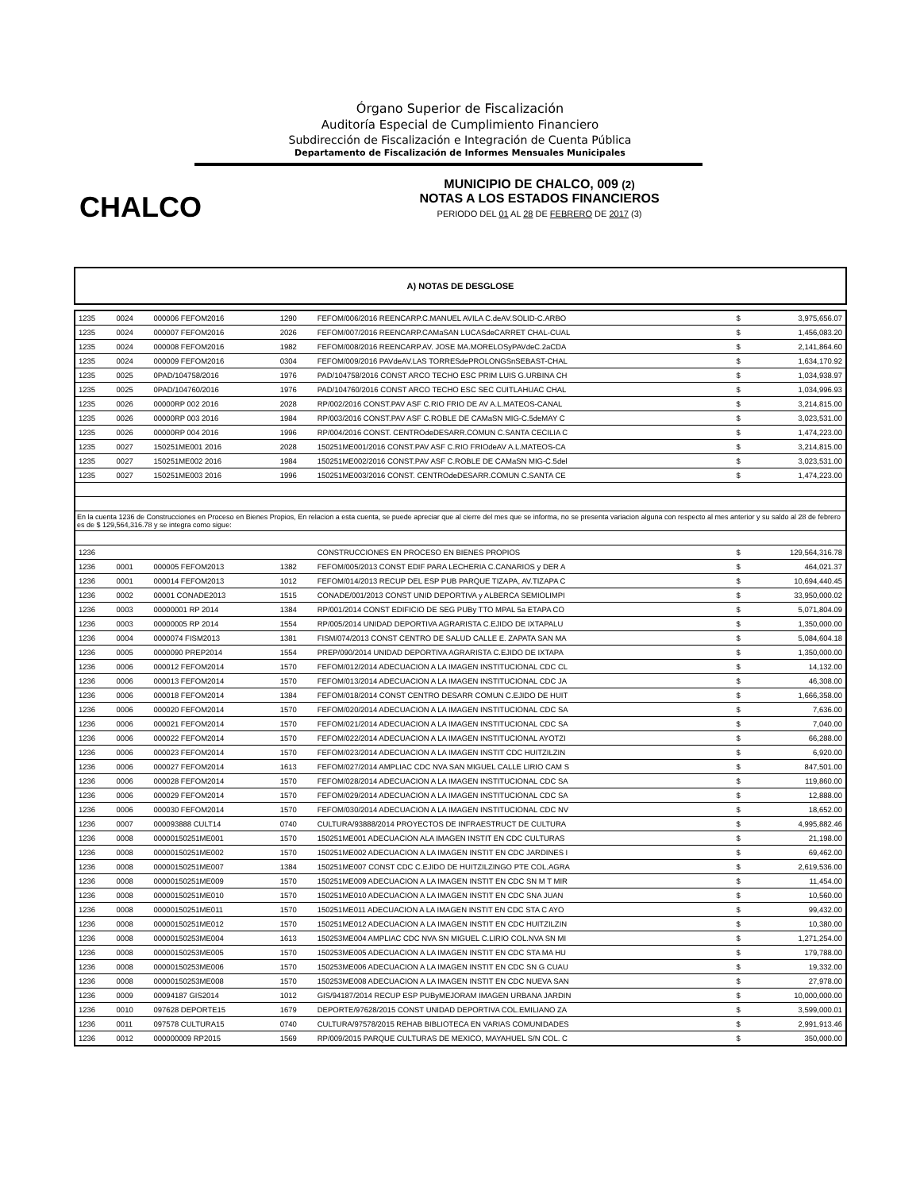Órgano Superior de Fiscalización
Auditoría Especial de Cumplimiento Financiero
Subdirección de Fiscalización e Integración de Cuenta Pública
Departamento de Fiscalización de Informes Mensuales Municipales
CHALCO
MUNICIPIO DE CHALCO, 009 (2)
NOTAS A LOS ESTADOS FINANCIEROS
PERIODO DEL 01 AL 28 DE FEBRERO DE 2017 (3)
A) NOTAS DE DESGLOSE
| 1235 | 0024 | 000006 FEFOM2016 | 1290 | FEFOM/006/2016 REENCARP.C.MANUEL AVILA C.deAV.SOLID-C.ARBO | $ | 3,975,656.07 |
| 1235 | 0024 | 000007 FEFOM2016 | 2026 | FEFOM/007/2016 REENCARP.CAMaSAN LUCASdeCARRET CHAL-CUAL | $ | 1,456,083.20 |
| 1235 | 0024 | 000008 FEFOM2016 | 1982 | FEFOM/008/2016 REENCARP.AV. JOSE MA.MORELOSyPAVdeC.2aCDA | $ | 2,141,864.60 |
| 1235 | 0024 | 000009 FEFOM2016 | 0304 | FEFOM/009/2016 PAVdeAV.LAS TORRESdePROLONGSnSEBAST-CHAL | $ | 1,634,170.92 |
| 1235 | 0025 | 0PAD/104758/2016 | 1976 | PAD/104758/2016 CONST ARCO TECHO ESC PRIM LUIS G.URBINA CH | $ | 1,034,938.97 |
| 1235 | 0025 | 0PAD/104760/2016 | 1976 | PAD/104760/2016 CONST ARCO TECHO ESC SEC CUITLAHUAC CHAL | $ | 1,034,996.93 |
| 1235 | 0026 | 00000RP 002 2016 | 2028 | RP/002/2016 CONST.PAV ASF C.RIO FRIO DE AV A.L.MATEOS-CANAL | $ | 3,214,815.00 |
| 1235 | 0026 | 00000RP 003 2016 | 1984 | RP/003/2016 CONST.PAV ASF C.ROBLE DE CAMaSN MIG-C.5deMAY C | $ | 3,023,531.00 |
| 1235 | 0026 | 00000RP 004 2016 | 1996 | RP/004/2016 CONST. CENTROdeDESARR.COMUN C.SANTA CECILIA C | $ | 1,474,223.00 |
| 1235 | 0027 | 150251ME001 2016 | 2028 | 150251ME001/2016 CONST.PAV ASF C.RIO FRIOdeAV A.L.MATEOS-CA | $ | 3,214,815.00 |
| 1235 | 0027 | 150251ME002 2016 | 1984 | 150251ME002/2016 CONST.PAV ASF C.ROBLE DE CAMaSN MIG-C.5del | $ | 3,023,531.00 |
| 1235 | 0027 | 150251ME003 2016 | 1996 | 150251ME003/2016 CONST. CENTROdeDESARR.COMUN C.SANTA CE | $ | 1,474,223.00 |
| En la cuenta 1236 de Construcciones en Proceso en Bienes Propios, En relacion a esta cuenta, se puede apreciar que al cierre del mes que se informa, no se presenta variacion alguna con respecto al mes anterior y su saldo al 28 de febrero es de $ 129,564,316.78 y se integra como sigue: | | | | | | |
| 1236 | | | | CONSTRUCCIONES EN PROCESO EN BIENES PROPIOS | $ | 129,564,316.78 |
| 1236 | 0001 | 000005 FEFOM2013 | 1382 | FEFOM/005/2013 CONST EDIF PARA LECHERIA C.CANARIOS y DER A | $ | 464,021.37 |
| 1236 | 0001 | 000014 FEFOM2013 | 1012 | FEFOM/014/2013 RECUP DEL ESP PUB PARQUE TIZAPA, AV.TIZAPA C | $ | 10,694,440.45 |
| 1236 | 0002 | 00001 CONADE2013 | 1515 | CONADE/001/2013 CONST UNID DEPORTIVA y ALBERCA SEMIOLIMPI | $ | 33,950,000.02 |
| 1236 | 0003 | 00000001 RP 2014 | 1384 | RP/001/2014 CONST EDIFICIO DE SEG PUBy TTO MPAL 5a ETAPA CO | $ | 5,071,804.09 |
| 1236 | 0003 | 00000005 RP 2014 | 1554 | RP/005/2014 UNIDAD DEPORTIVA AGRARISTA C.EJIDO DE IXTAPALU | $ | 1,350,000.00 |
| 1236 | 0004 | 0000074 FISM2013 | 1381 | FISM/074/2013 CONST CENTRO DE SALUD CALLE E. ZAPATA SAN MA | $ | 5,084,604.18 |
| 1236 | 0005 | 0000090 PREP2014 | 1554 | PREP/090/2014 UNIDAD DEPORTIVA AGRARISTA C.EJIDO DE IXTAPA | $ | 1,350,000.00 |
| 1236 | 0006 | 000012 FEFOM2014 | 1570 | FEFOM/012/2014 ADECUACION A LA IMAGEN INSTITUCIONAL CDC CL | $ | 14,132.00 |
| 1236 | 0006 | 000013 FEFOM2014 | 1570 | FEFOM/013/2014 ADECUACION A LA IMAGEN INSTITUCIONAL CDC JA | $ | 46,308.00 |
| 1236 | 0006 | 000018 FEFOM2014 | 1384 | FEFOM/018/2014 CONST CENTRO DESARR COMUN C.EJIDO DE HUIT | $ | 1,666,358.00 |
| 1236 | 0006 | 000020 FEFOM2014 | 1570 | FEFOM/020/2014 ADECUACION A LA IMAGEN INSTITUCIONAL CDC SA | $ | 7,636.00 |
| 1236 | 0006 | 000021 FEFOM2014 | 1570 | FEFOM/021/2014 ADECUACION A LA IMAGEN INSTITUCIONAL CDC SA | $ | 7,040.00 |
| 1236 | 0006 | 000022 FEFOM2014 | 1570 | FEFOM/022/2014 ADECUACION A LA IMAGEN INSTITUCIONAL AYOTZI | $ | 66,288.00 |
| 1236 | 0006 | 000023 FEFOM2014 | 1570 | FEFOM/023/2014 ADECUACION A LA IMAGEN INSTIT CDC HUITZILZIN | $ | 6,920.00 |
| 1236 | 0006 | 000027 FEFOM2014 | 1613 | FEFOM/027/2014 AMPLIAC CDC NVA SAN MIGUEL CALLE LIRIO CAM S | $ | 847,501.00 |
| 1236 | 0006 | 000028 FEFOM2014 | 1570 | FEFOM/028/2014 ADECUACION A LA IMAGEN INSTITUCIONAL CDC SA | $ | 119,860.00 |
| 1236 | 0006 | 000029 FEFOM2014 | 1570 | FEFOM/029/2014 ADECUACION A LA IMAGEN INSTITUCIONAL CDC SA | $ | 12,888.00 |
| 1236 | 0006 | 000030 FEFOM2014 | 1570 | FEFOM/030/2014 ADECUACION A LA IMAGEN INSTITUCIONAL CDC NV | $ | 18,652.00 |
| 1236 | 0007 | 000093888 CULT14 | 0740 | CULTURA/93888/2014 PROYECTOS DE INFRAESTRUCT DE CULTURA | $ | 4,995,882.46 |
| 1236 | 0008 | 00000150251ME001 | 1570 | 150251ME001 ADECUACION ALA IMAGEN INSTIT EN CDC CULTURAS | $ | 21,198.00 |
| 1236 | 0008 | 00000150251ME002 | 1570 | 150251ME002 ADECUACION A LA IMAGEN INSTIT EN CDC JARDINES I | $ | 69,462.00 |
| 1236 | 0008 | 00000150251ME007 | 1384 | 150251ME007 CONST CDC C.EJIDO DE HUITZILZINGO PTE COL.AGRA | $ | 2,619,536.00 |
| 1236 | 0008 | 00000150251ME009 | 1570 | 150251ME009 ADECUACION A LA IMAGEN INSTIT EN CDC SN M T MIR | $ | 11,454.00 |
| 1236 | 0008 | 00000150251ME010 | 1570 | 150251ME010 ADECUACION A LA IMAGEN INSTIT EN CDC SNA JUAN | $ | 10,560.00 |
| 1236 | 0008 | 00000150251ME011 | 1570 | 150251ME011 ADECUACION A LA IMAGEN INSTIT EN CDC STA C AYO | $ | 99,432.00 |
| 1236 | 0008 | 00000150251ME012 | 1570 | 150251ME012 ADECUACION A LA IMAGEN INSTIT EN CDC HUITZILZIN | $ | 10,380.00 |
| 1236 | 0008 | 00000150253ME004 | 1613 | 150253ME004 AMPLIAC CDC NVA SN MIGUEL C.LIRIO COL.NVA SN MI | $ | 1,271,254.00 |
| 1236 | 0008 | 00000150253ME005 | 1570 | 150253ME005 ADECUACION A LA IMAGEN INSTIT EN CDC STA MA HU | $ | 179,788.00 |
| 1236 | 0008 | 00000150253ME006 | 1570 | 150253ME006 ADECUACION A LA IMAGEN INSTIT EN CDC SN G CUAU | $ | 19,332.00 |
| 1236 | 0008 | 00000150253ME008 | 1570 | 150253ME008 ADECUACION A LA IMAGEN INSTIT EN CDC NUEVA SAN | $ | 27,978.00 |
| 1236 | 0009 | 00094187 GIS2014 | 1012 | GIS/94187/2014 RECUP ESP PUByMEJORAM IMAGEN URBANA JARDIN | $ | 10,000,000.00 |
| 1236 | 0010 | 097628 DEPORTE15 | 1679 | DEPORTE/97628/2015 CONST UNIDAD DEPORTIVA COL.EMILIANO ZA | $ | 3,599,000.01 |
| 1236 | 0011 | 097578 CULTURA15 | 0740 | CULTURA/97578/2015 REHAB BIBLIOTECA EN VARIAS COMUNIDADES | $ | 2,991,913.46 |
| 1236 | 0012 | 000000009 RP2015 | 1569 | RP/009/2015 PARQUE CULTURAS DE MEXICO, MAYAHUEL S/N COL. C | $ | 350,000.00 |